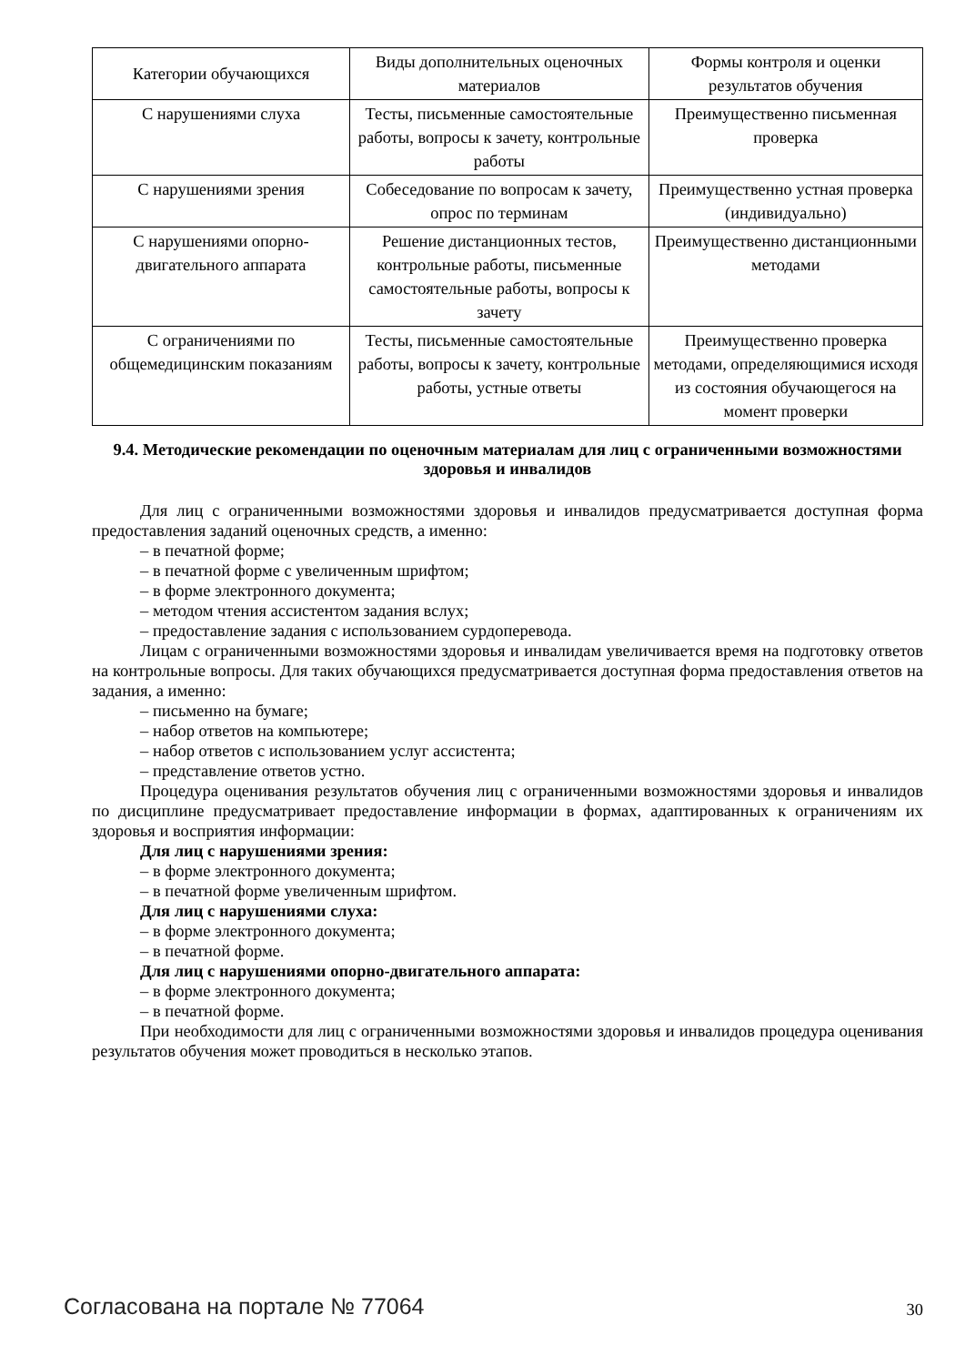| Категории обучающихся | Виды дополнительных оценочных материалов | Формы контроля и оценки результатов обучения |
| --- | --- | --- |
| С нарушениями слуха | Тесты, письменные самостоятельные работы, вопросы к зачету, контрольные работы | Преимущественно письменная проверка |
| С нарушениями зрения | Собеседование по вопросам к зачету, опрос по терминам | Преимущественно устная проверка (индивидуально) |
| С нарушениями опорно-двигательного аппарата | Решение дистанционных тестов, контрольные работы, письменные самостоятельные работы, вопросы к зачету | Преимущественно дистанционными методами |
| С ограничениями по общемедицинским показаниям | Тесты, письменные самостоятельные работы, вопросы к зачету, контрольные работы, устные ответы | Преимущественно проверка методами, определяющимися исходя из состояния обучающегося на момент проверки |
9.4. Методические рекомендации по оценочным материалам для лиц с ограниченными возможностями здоровья и инвалидов
Для лиц с ограниченными возможностями здоровья и инвалидов предусматривается доступная форма предоставления заданий оценочных средств, а именно:
– в печатной форме;
– в печатной форме с увеличенным шрифтом;
– в форме электронного документа;
– методом чтения ассистентом задания вслух;
– предоставление задания с использованием сурдоперевода.
Лицам с ограниченными возможностями здоровья и инвалидам увеличивается время на подготовку ответов на контрольные вопросы. Для таких обучающихся предусматривается доступная форма предоставления ответов на задания, а именно:
– письменно на бумаге;
– набор ответов на компьютере;
– набор ответов с использованием услуг ассистента;
– представление ответов устно.
Процедура оценивания результатов обучения лиц с ограниченными возможностями здоровья и инвалидов по дисциплине предусматривает предоставление информации в формах, адаптированных к ограничениям их здоровья и восприятия информации:
Для лиц с нарушениями зрения:
– в форме электронного документа;
– в печатной форме увеличенным шрифтом.
Для лиц с нарушениями слуха:
– в форме электронного документа;
– в печатной форме.
Для лиц с нарушениями опорно-двигательного аппарата:
– в форме электронного документа;
– в печатной форме.
При необходимости для лиц с ограниченными возможностями здоровья и инвалидов процедура оценивания результатов обучения может проводиться в несколько этапов.
Согласована на портале № 77064 30